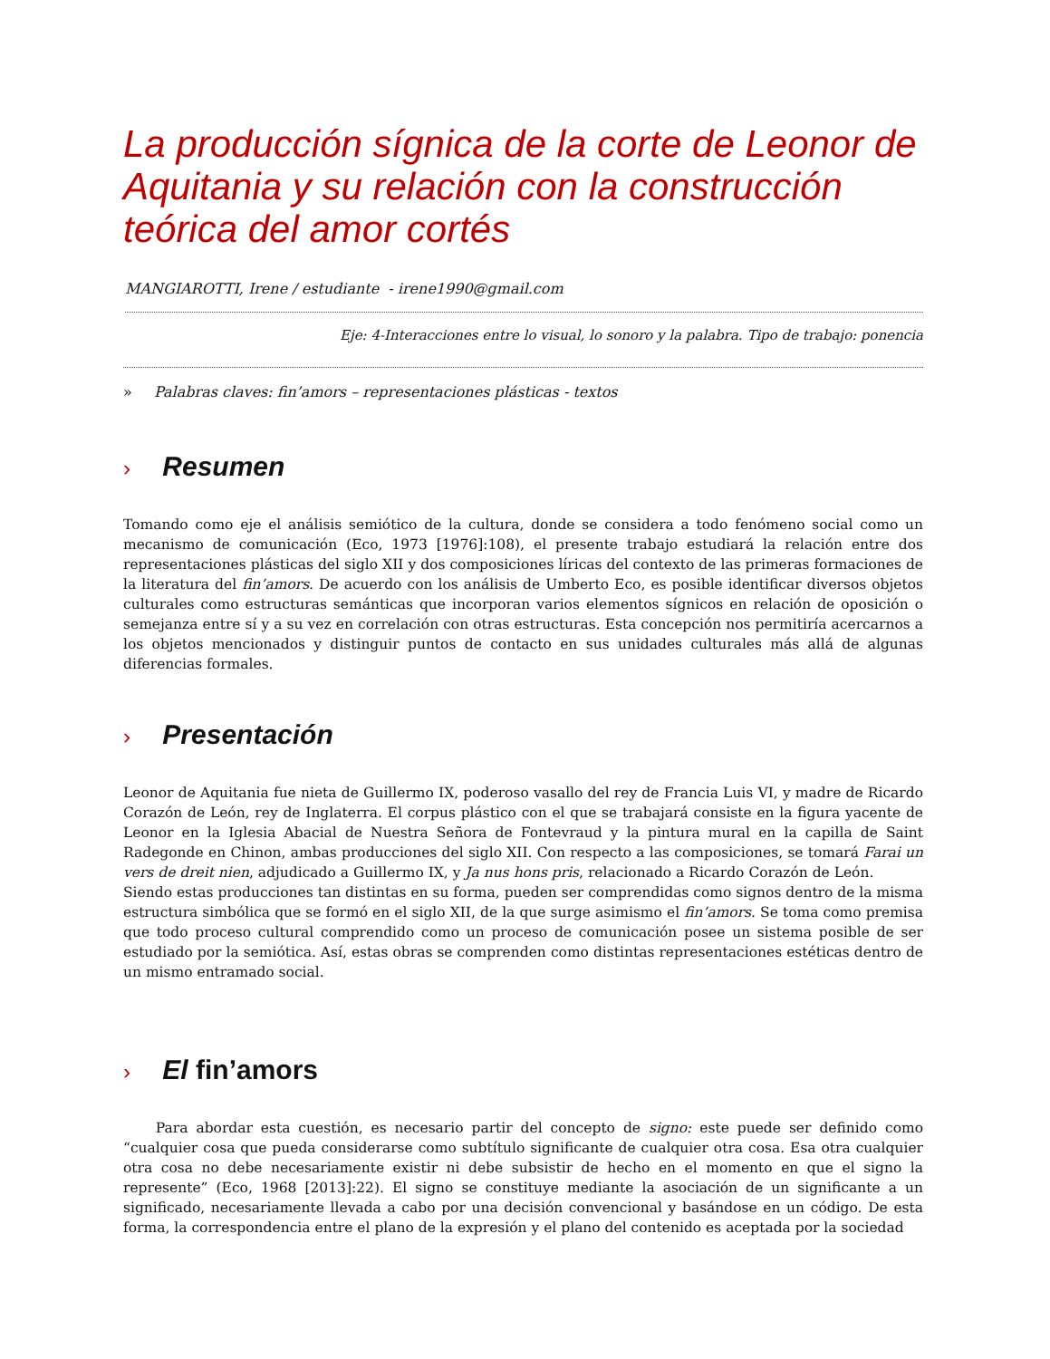La producción sígnica de la corte de Leonor de Aquitania y su relación con la construcción teórica del amor cortés
MANGIAROTTI, Irene / estudiante - irene1990@gmail.com
Eje: 4-Interacciones entre lo visual, lo sonoro y la palabra. Tipo de trabajo: ponencia
» Palabras claves: fin’amors – representaciones plásticas - textos
› Resumen
Tomando como eje el análisis semiótico de la cultura, donde se considera a todo fenómeno social como un mecanismo de comunicación (Eco, 1973 [1976]:108), el presente trabajo estudiará la relación entre dos representaciones plásticas del siglo XII y dos composiciones líricas del contexto de las primeras formaciones de la literatura del fin’amors. De acuerdo con los análisis de Umberto Eco, es posible identificar diversos objetos culturales como estructuras semánticas que incorporan varios elementos sígnicos en relación de oposición o semejanza entre sí y a su vez en correlación con otras estructuras. Esta concepción nos permitiría acercarnos a los objetos mencionados y distinguir puntos de contacto en sus unidades culturales más allá de algunas diferencias formales.
› Presentación
Leonor de Aquitania fue nieta de Guillermo IX, poderoso vasallo del rey de Francia Luis VI, y madre de Ricardo Corazón de León, rey de Inglaterra. El corpus plástico con el que se trabajará consiste en la figura yacente de Leonor en la Iglesia Abacial de Nuestra Señora de Fontevraud y la pintura mural en la capilla de Saint Radegonde en Chinon, ambas producciones del siglo XII. Con respecto a las composiciones, se tomará Farai un vers de dreit nien, adjudicado a Guillermo IX, y Ja nus hons pris, relacionado a Ricardo Corazón de León.
Siendo estas producciones tan distintas en su forma, pueden ser comprendidas como signos dentro de la misma estructura simbólica que se formó en el siglo XII, de la que surge asimismo el fin’amors. Se toma como premisa que todo proceso cultural comprendido como un proceso de comunicación posee un sistema posible de ser estudiado por la semiótica. Así, estas obras se comprenden como distintas representaciones estéticas dentro de un mismo entramado social.
› El fin’amors
Para abordar esta cuestión, es necesario partir del concepto de signo: este puede ser definido como “cualquier cosa que pueda considerarse como subtítulo significante de cualquier otra cosa. Esa otra cualquier otra cosa no debe necesariamente existir ni debe subsistir de hecho en el momento en que el signo la represente” (Eco, 1968 [2013]:22). El signo se constituye mediante la asociación de un significante a un significado, necesariamente llevada a cabo por una decisión convencional y basándose en un código. De esta forma, la correspondencia entre el plano de la expresión y el plano del contenido es aceptada por la sociedad